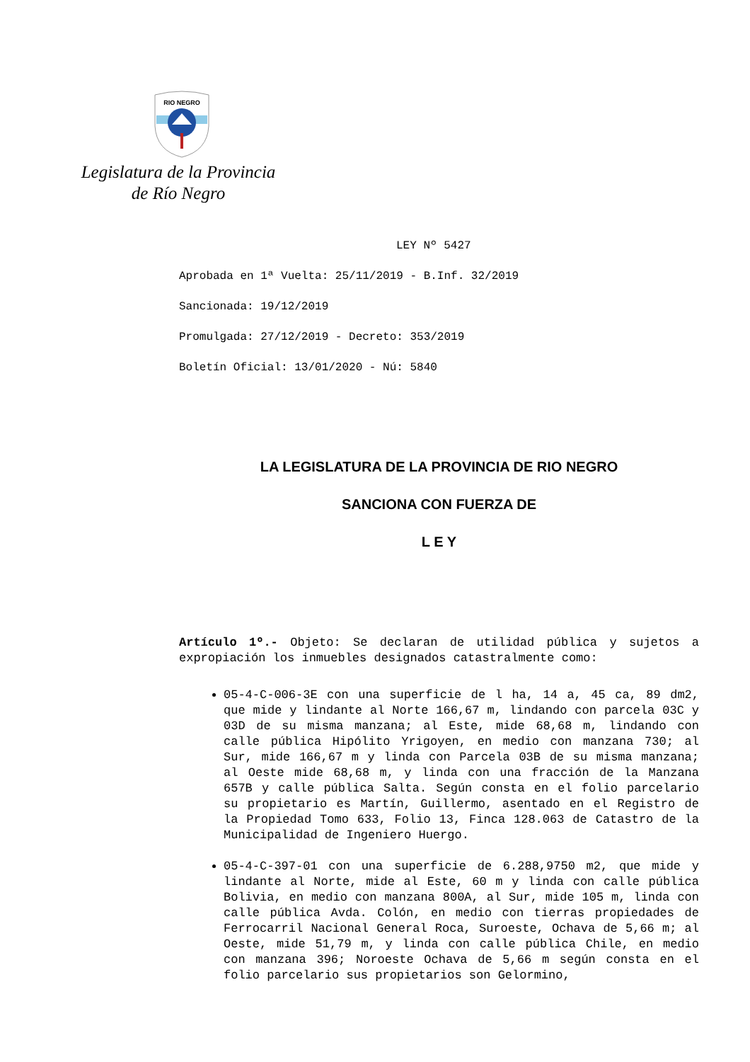RIO NEGRO
Legislatura de la Provincia
de Río Negro
LEY Nº 5427
Aprobada en 1ª Vuelta: 25/11/2019 - B.Inf. 32/2019
Sancionada: 19/12/2019
Promulgada: 27/12/2019 - Decreto: 353/2019
Boletín Oficial: 13/01/2020 - Nú: 5840
LA LEGISLATURA DE LA PROVINCIA DE RIO NEGRO
SANCIONA CON FUERZA DE
L E Y
Artículo 1º.- Objeto: Se declaran de utilidad pública y sujetos a expropiación los inmuebles designados catastralmente como:
05-4-C-006-3E con una superficie de l ha, 14 a, 45 ca, 89 dm2, que mide y lindante al Norte 166,67 m, lindando con parcela 03C y 03D de su misma manzana; al Este, mide 68,68 m, lindando con calle pública Hipólito Yrigoyen, en medio con manzana 730; al Sur, mide 166,67 m y linda con Parcela 03B de su misma manzana; al Oeste mide 68,68 m, y linda con una fracción de la Manzana 657B y calle pública Salta. Según consta en el folio parcelario su propietario es Martín, Guillermo, asentado en el Registro de la Propiedad Tomo 633, Folio 13, Finca 128.063 de Catastro de la Municipalidad de Ingeniero Huergo.
05-4-C-397-01 con una superficie de 6.288,9750 m2, que mide y lindante al Norte, mide al Este, 60 m y linda con calle pública Bolivia, en medio con manzana 800A, al Sur, mide 105 m, linda con calle pública Avda. Colón, en medio con tierras propiedades de Ferrocarril Nacional General Roca, Suroeste, Ochava de 5,66 m; al Oeste, mide 51,79 m, y linda con calle pública Chile, en medio con manzana 396; Noroeste Ochava de 5,66 m según consta en el folio parcelario sus propietarios son Gelormino,